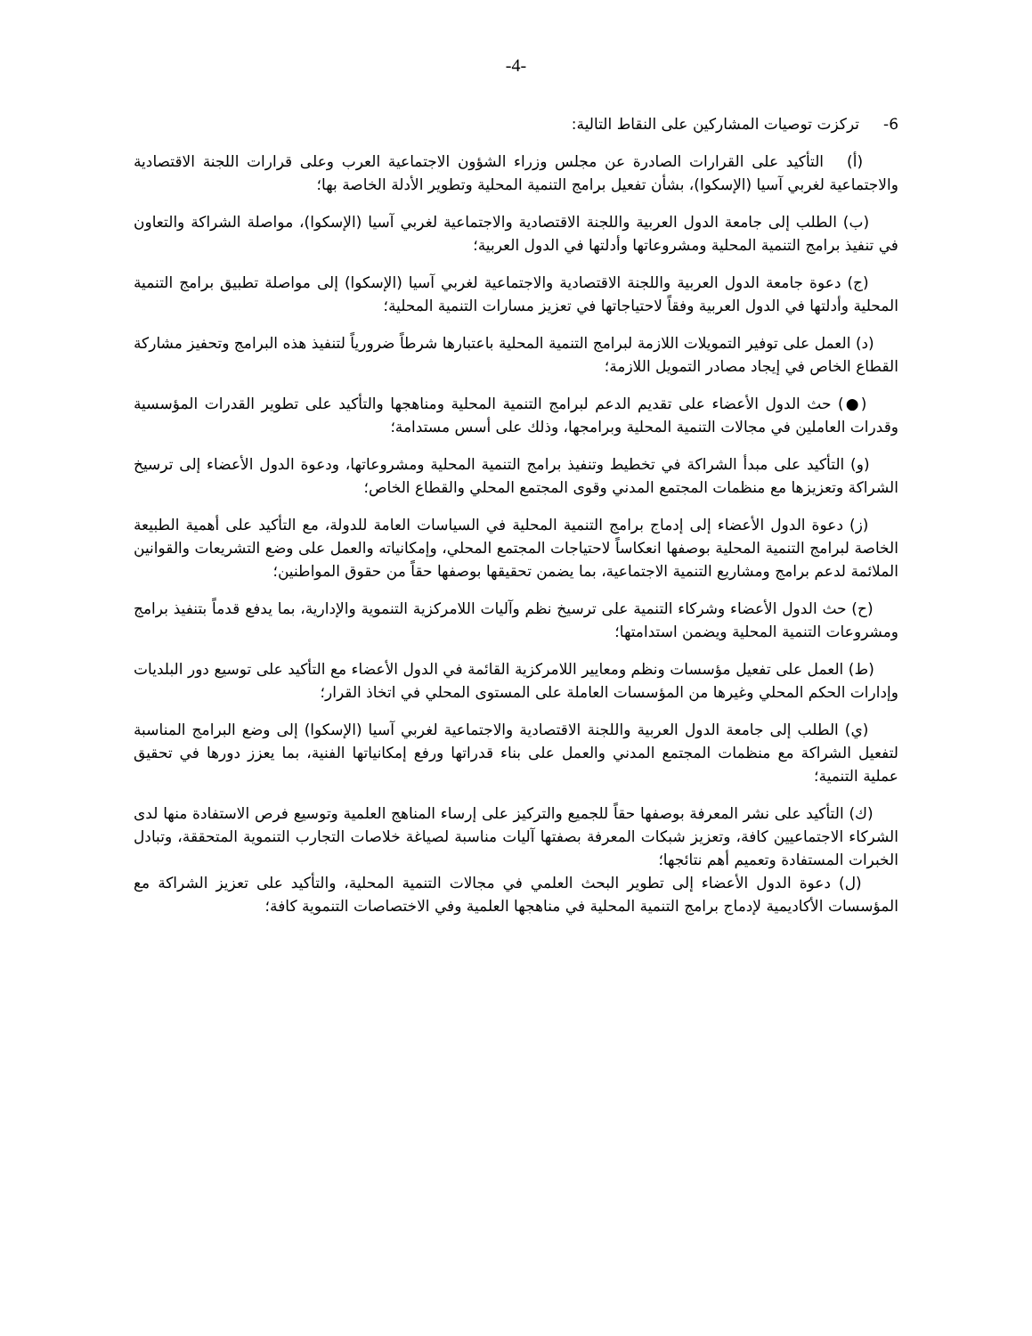-4-
6- تركزت توصيات المشاركين على النقاط التالية:
(أ) التأكيد على القرارات الصادرة عن مجلس وزراء الشؤون الاجتماعية العرب وعلى قرارات اللجنة الاقتصادية والاجتماعية لغربي آسيا (الإسكوا)، بشأن تفعيل برامج التنمية المحلية وتطوير الأدلة الخاصة بها؛
(ب) الطلب إلى جامعة الدول العربية واللجنة الاقتصادية والاجتماعية لغربي آسيا (الإسكوا)، مواصلة الشراكة والتعاون في تنفيذ برامج التنمية المحلية ومشروعاتها وأدلتها في الدول العربية؛
(ج) دعوة جامعة الدول العربية واللجنة الاقتصادية والاجتماعية لغربي آسيا (الإسكوا) إلى مواصلة تطبيق برامج التنمية المحلية وأدلتها في الدول العربية وفقاً لاحتياجاتها في تعزيز مسارات التنمية المحلية؛
(د) العمل على توفير التمويلات اللازمة لبرامج التنمية المحلية باعتبارها شرطاً ضرورياً لتنفيذ هذه البرامج وتحفيز مشاركة القطاع الخاص في إيجاد مصادر التمويل اللازمة؛
(●) حث الدول الأعضاء على تقديم الدعم لبرامج التنمية المحلية ومناهجها والتأكيد على تطوير القدرات المؤسسية وقدرات العاملين في مجالات التنمية المحلية وبرامجها، وذلك على أسس مستدامة؛
(و) التأكيد على مبدأ الشراكة في تخطيط وتنفيذ برامج التنمية المحلية ومشروعاتها، ودعوة الدول الأعضاء إلى ترسيخ الشراكة وتعزيزها مع منظمات المجتمع المدني وقوى المجتمع المحلي والقطاع الخاص؛
(ز) دعوة الدول الأعضاء إلى إدماج برامج التنمية المحلية في السياسات العامة للدولة، مع التأكيد على أهمية الطبيعة الخاصة لبرامج التنمية المحلية بوصفها انعكاساً لاحتياجات المجتمع المحلي، وإمكانياته والعمل على وضع التشريعات والقوانين الملائمة لدعم برامج ومشاريع التنمية الاجتماعية، بما يضمن تحقيقها بوصفها حقاً من حقوق المواطنين؛
(ح) حث الدول الأعضاء وشركاء التنمية على ترسيخ نظم وآليات اللامركزية التنموية والإدارية، بما يدفع قدماً بتنفيذ برامج ومشروعات التنمية المحلية ويضمن استدامتها؛
(ط) العمل على تفعيل مؤسسات ونظم ومعايير اللامركزية القائمة في الدول الأعضاء مع التأكيد على توسيع دور البلديات وإدارات الحكم المحلي وغيرها من المؤسسات العاملة على المستوى المحلي في اتخاذ القرار؛
(ي) الطلب إلى جامعة الدول العربية واللجنة الاقتصادية والاجتماعية لغربي آسيا (الإسكوا) إلى وضع البرامج المناسبة لتفعيل الشراكة مع منظمات المجتمع المدني والعمل على بناء قدراتها ورفع إمكانياتها الفنية، بما يعزز دورها في تحقيق عملية التنمية؛
(ك) التأكيد على نشر المعرفة بوصفها حقاً للجميع والتركيز على إرساء المناهج العلمية وتوسيع فرص الاستفادة منها لدى الشركاء الاجتماعيين كافة، وتعزيز شبكات المعرفة بصفتها آليات مناسبة لصياغة خلاصات التجارب التنموية المتحققة، وتبادل الخبرات المستفادة وتعميم أهم نتائجها؛
(ل) دعوة الدول الأعضاء إلى تطوير البحث العلمي في مجالات التنمية المحلية، والتأكيد على تعزيز الشراكة مع المؤسسات الأكاديمية لإدماج برامج التنمية المحلية في مناهجها العلمية وفي الاختصاصات التنموية كافة؛